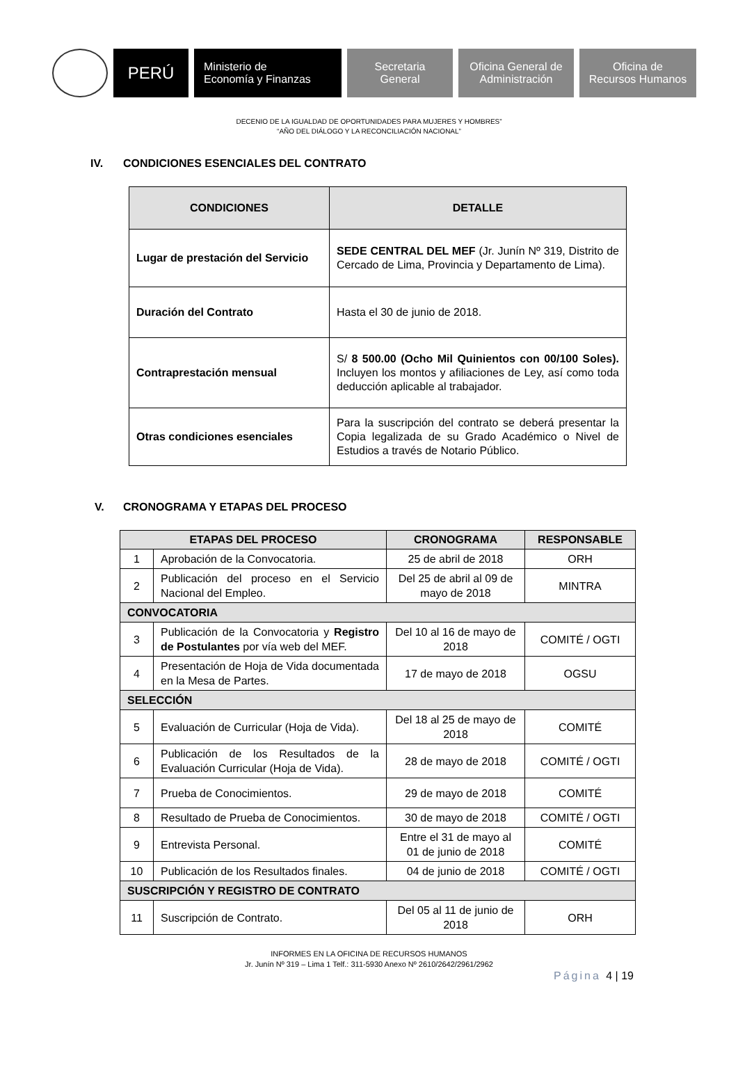PERÚ
Ministerio de
Economía y Finanzas
Secretaria
General
Oficina General de
Administración
Oficina de
Recursos Humanos
DECENIO DE LA IGUALDAD DE OPORTUNIDADES PARA MUJERES Y HOMBRES”
“AÑO DEL DIÁLOGO Y LA RECONCILIACIÓN NACIONAL”
IV. CONDICIONES ESENCIALES DEL CONTRATO
| CONDICIONES | DETALLE |
| --- | --- |
| Lugar de prestación del Servicio | SEDE CENTRAL DEL MEF (Jr. Junín Nº 319, Distrito de Cercado de Lima, Provincia y Departamento de Lima). |
| Duración del Contrato | Hasta el 30 de junio de 2018. |
| Contraprestación mensual | S/ 8 500.00 (Ocho Mil Quinientos con 00/100 Soles). Incluyen los montos y afiliaciones de Ley, así como toda deducción aplicable al trabajador. |
| Otras condiciones esenciales | Para la suscripción del contrato se deberá presentar la Copia legalizada de su Grado Académico o Nivel de Estudios a través de Notario Público. |
V. CRONOGRAMA Y ETAPAS DEL PROCESO
| ETAPAS DEL PROCESO | | CRONOGRAMA | RESPONSABLE |
| --- | --- | --- | --- |
| 1 | Aprobación de la Convocatoria. | 25 de abril de 2018 | ORH |
| 2 | Publicación del proceso en el Servicio Nacional del Empleo. | Del 25 de abril al 09 de mayo de 2018 | MINTRA |
| CONVOCATORIA | | | |
| 3 | Publicación de la Convocatoria y Registro de Postulantes por vía web del MEF. | Del 10 al 16 de mayo de 2018 | COMITÉ / OGTI |
| 4 | Presentación de Hoja de Vida documentada en la Mesa de Partes. | 17 de mayo de 2018 | OGSU |
| SELECCIÓN | | | |
| 5 | Evaluación de Curricular (Hoja de Vida). | Del 18 al 25 de mayo de 2018 | COMITÉ |
| 6 | Publicación de los Resultados de la Evaluación Curricular (Hoja de Vida). | 28 de mayo de 2018 | COMITÉ / OGTI |
| 7 | Prueba de Conocimientos. | 29 de mayo de 2018 | COMITÉ |
| 8 | Resultado de Prueba de Conocimientos. | 30 de mayo de 2018 | COMITÉ / OGTI |
| 9 | Entrevista Personal. | Entre el 31 de mayo al 01 de junio de 2018 | COMITÉ |
| 10 | Publicación de los Resultados finales. | 04 de junio de 2018 | COMITÉ / OGTI |
| SUSCRIPCIÓN Y REGISTRO DE CONTRATO | | | |
| 11 | Suscripción de Contrato. | Del 05 al 11 de junio de 2018 | ORH |
INFORMES EN LA OFICINA DE RECURSOS HUMANOS
Jr. Junín Nº 319 – Lima 1 Telf.: 311-5930 Anexo Nº 2610/2642/2961/2962
Página 4 | 19